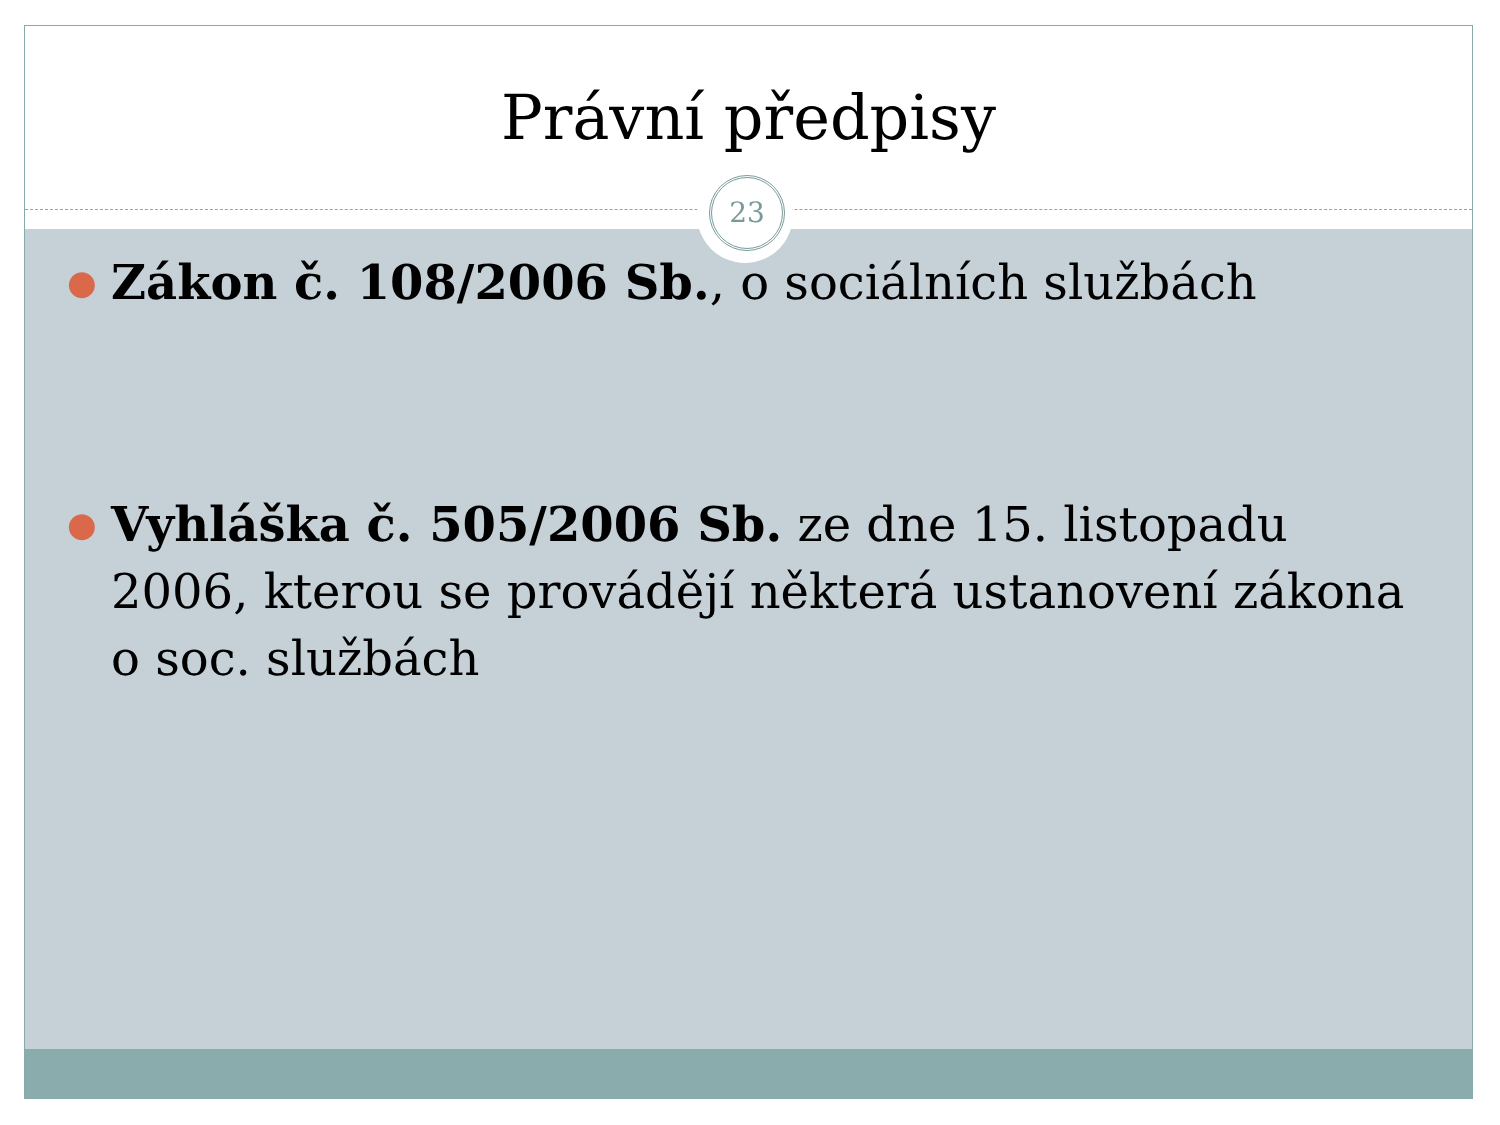Právní předpisy
23
● Zákon č. 108/2006 Sb., o sociálních službách
● Vyhláška č. 505/2006 Sb. ze dne 15. listopadu 2006, kterou se provádějí některá ustanovení zákona o soc. službách